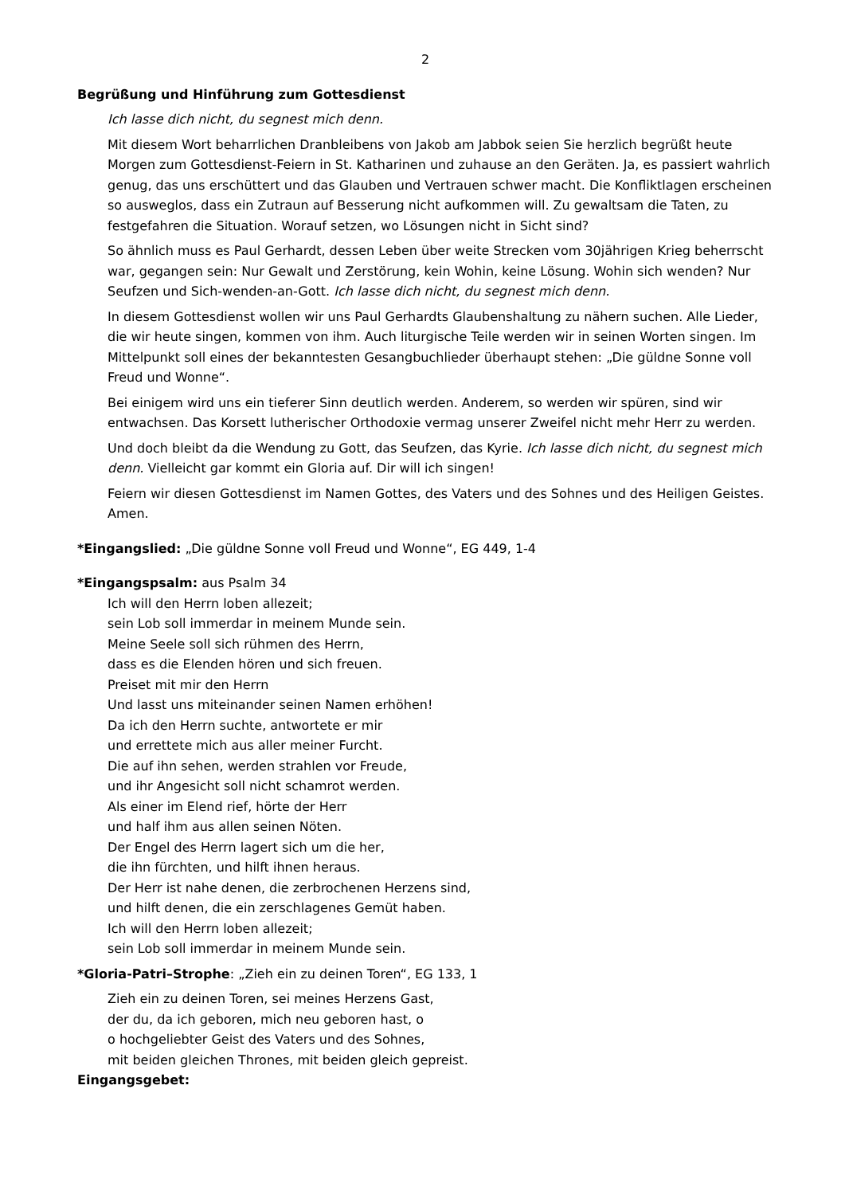2
Begrüßung und Hinführung zum Gottesdienst
Ich lasse dich nicht, du segnest mich denn.
Mit diesem Wort beharrlichen Dranbleibens von Jakob am Jabbok seien Sie herzlich begrüßt heute Morgen zum Gottesdienst-Feiern in St. Katharinen und zuhause an den Geräten. Ja, es passiert wahrlich genug, das uns erschüttert und das Glauben und Vertrauen schwer macht. Die Konfliktlagen erscheinen so ausweglos, dass ein Zutraun auf Besserung nicht aufkommen will. Zu gewaltsam die Taten, zu festgefahren die Situation. Worauf setzen, wo Lösungen nicht in Sicht sind?
So ähnlich muss es Paul Gerhardt, dessen Leben über weite Strecken vom 30jährigen Krieg beherrscht war, gegangen sein: Nur Gewalt und Zerstörung, kein Wohin, keine Lösung. Wohin sich wenden? Nur Seufzen und Sich-wenden-an-Gott. Ich lasse dich nicht, du segnest mich denn.
In diesem Gottesdienst wollen wir uns Paul Gerhardts Glaubenshaltung zu nähern suchen. Alle Lieder, die wir heute singen, kommen von ihm. Auch liturgische Teile werden wir in seinen Worten singen. Im Mittelpunkt soll eines der bekanntesten Gesangbuchlieder überhaupt stehen: „Die güldne Sonne voll Freud und Wonne“.
Bei einigem wird uns ein tieferer Sinn deutlich werden. Anderem, so werden wir spüren, sind wir entwachsen. Das Korsett lutherischer Orthodoxie vermag unserer Zweifel nicht mehr Herr zu werden.
Und doch bleibt da die Wendung zu Gott, das Seufzen, das Kyrie. Ich lasse dich nicht, du segnest mich denn. Vielleicht gar kommt ein Gloria auf. Dir will ich singen!
Feiern wir diesen Gottesdienst im Namen Gottes, des Vaters und des Sohnes und des Heiligen Geistes. Amen.
*Eingangslied: „Die güldne Sonne voll Freud und Wonne“, EG 449, 1-4
*Eingangspsalm: aus Psalm 34
Ich will den Herrn loben allezeit;
sein Lob soll immerdar in meinem Munde sein.
Meine Seele soll sich rühmen des Herrn,
dass es die Elenden hören und sich freuen.
Preiset mit mir den Herrn
Und lasst uns miteinander seinen Namen erhöhen!
Da ich den Herrn suchte, antwortete er mir
und errettete mich aus aller meiner Furcht.
Die auf ihn sehen, werden strahlen vor Freude,
und ihr Angesicht soll nicht schamrot werden.
Als einer im Elend rief, hörte der Herr
und half ihm aus allen seinen Nöten.
Der Engel des Herrn lagert sich um die her,
die ihn fürchten, und hilft ihnen heraus.
Der Herr ist nahe denen, die zerbrochenen Herzens sind,
und hilft denen, die ein zerschlagenes Gemüt haben.
Ich will den Herrn loben allezeit;
sein Lob soll immerdar in meinem Munde sein.
*Gloria-Patri–Strophe: „Zieh ein zu deinen Toren“, EG 133, 1
Zieh ein zu deinen Toren, sei meines Herzens Gast,
der du, da ich geboren, mich neu geboren hast, o
o hochgeliebter Geist des Vaters und des Sohnes,
mit beiden gleichen Thrones, mit beiden gleich gepreist.
Eingangsgebet: